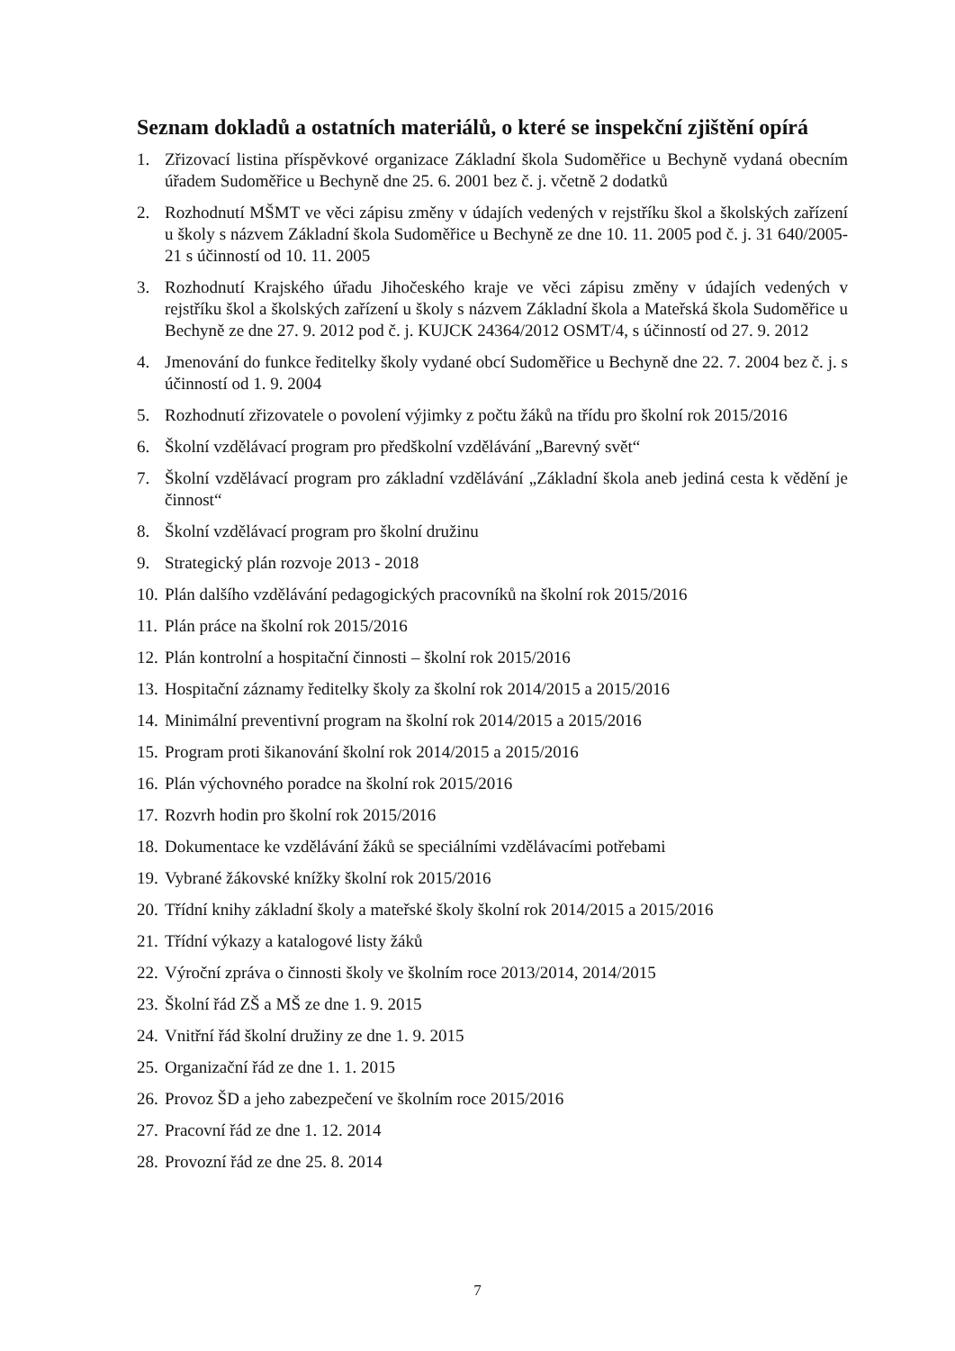Seznam dokladů a ostatních materiálů, o které se inspekční zjištění opírá
1. Zřizovací listina příspěvkové organizace Základní škola Sudoměřice u Bechyně vydaná obecním úřadem Sudoměřice u Bechyně dne 25. 6. 2001 bez č. j. včetně 2 dodatků
2. Rozhodnutí MŠMT ve věci zápisu změny v údajích vedených v rejstříku škol a školských zařízení u školy s názvem Základní škola Sudoměřice u Bechyně ze dne 10. 11. 2005 pod č. j. 31 640/2005-21 s účinností od 10. 11. 2005
3. Rozhodnutí Krajského úřadu Jihočeského kraje ve věci zápisu změny v údajích vedených v rejstříku škol a školských zařízení u školy s názvem Základní škola a Mateřská škola Sudoměřice u Bechyně ze dne 27. 9. 2012 pod č. j. KUJCK 24364/2012 OSMT/4, s účinností od 27. 9. 2012
4. Jmenování do funkce ředitelky školy vydané obcí Sudoměřice u Bechyně dne 22. 7. 2004 bez č. j. s účinností od 1. 9. 2004
5. Rozhodnutí zřizovatele o povolení výjimky z počtu žáků na třídu pro školní rok 2015/2016
6. Školní vzdělávací program pro předškolní vzdělávání „Barevný svět“
7. Školní vzdělávací program pro základní vzdělávání „Základní škola aneb jediná cesta k vědění je činnost“
8. Školní vzdělávací program pro školní družinu
9. Strategický plán rozvoje 2013 - 2018
10. Plán dalšího vzdělávání pedagogických pracovníků na školní rok 2015/2016
11. Plán práce na školní rok 2015/2016
12. Plán kontrolní a hospitační činnosti – školní rok 2015/2016
13. Hospitační záznamy ředitelky školy za školní rok 2014/2015 a 2015/2016
14. Minimální preventivní program na školní rok 2014/2015 a 2015/2016
15. Program proti šikanování školní rok 2014/2015 a 2015/2016
16. Plán výchovného poradce na školní rok 2015/2016
17. Rozvrh hodin pro školní rok 2015/2016
18. Dokumentace ke vzdělávání žáků se speciálními vzdělávacími potřebami
19. Vybrané žákovské knížky školní rok 2015/2016
20. Třídní knihy základní školy a mateřské školy školní rok 2014/2015 a 2015/2016
21. Třídní výkazy a katalogové listy žáků
22. Výroční zpráva o činnosti školy ve školním roce 2013/2014, 2014/2015
23. Školní řád ZŠ a MŠ ze dne 1. 9. 2015
24. Vnitřní řád školní družiny ze dne 1. 9. 2015
25. Organizační řád ze dne 1. 1. 2015
26. Provoz ŠD a jeho zabezpečení ve školním roce 2015/2016
27. Pracovní řád ze dne 1. 12. 2014
28. Provozní řád ze dne 25. 8. 2014
7